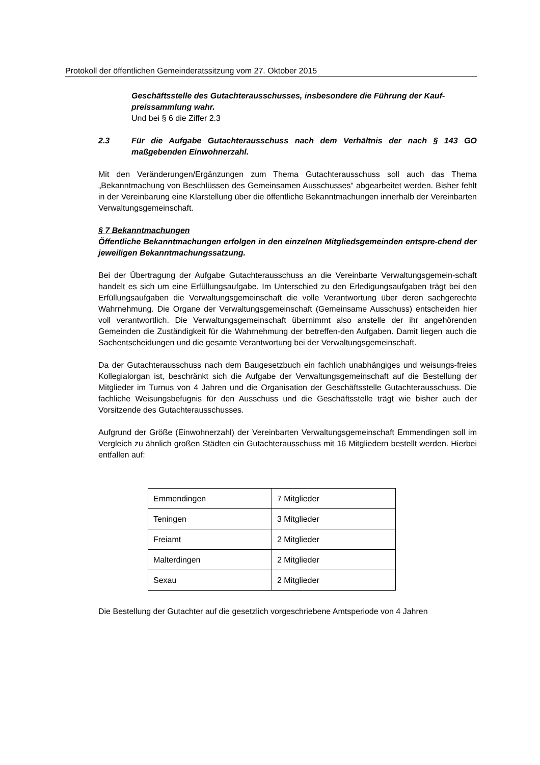Protokoll der öffentlichen Gemeinderatssitzung vom 27. Oktober 2015
Geschäftsstelle des Gutachterausschusses, insbesondere die Führung der Kauf-preissammlung wahr.
Und bei § 6 die Ziffer 2.3
2.3 Für die Aufgabe Gutachterausschuss nach dem Verhältnis der nach § 143 GO maßgebenden Einwohnerzahl.
Mit den Veränderungen/Ergänzungen zum Thema Gutachterausschuss soll auch das Thema „Bekanntmachung von Beschlüssen des Gemeinsamen Ausschusses“ abgearbeitet werden. Bisher fehlt in der Vereinbarung eine Klarstellung über die öffentliche Bekanntmachungen innerhalb der Vereinbarten Verwaltungsgemeinschaft.
§ 7 Bekanntmachungen
Öffentliche Bekanntmachungen erfolgen in den einzelnen Mitgliedsgemeinden entspre-chend der jeweiligen Bekanntmachungssatzung.
Bei der Übertragung der Aufgabe Gutachterausschuss an die Vereinbarte Verwaltungsgemein-schaft handelt es sich um eine Erfüllungsaufgabe. Im Unterschied zu den Erledigungsaufgaben trägt bei den Erfüllungsaufgaben die Verwaltungsgemeinschaft die volle Verantwortung über deren sachgerechte Wahrnehmung. Die Organe der Verwaltungsgemeinschaft (Gemeinsame Ausschuss) entscheiden hier voll verantwortlich. Die Verwaltungsgemeinschaft übernimmt also anstelle der ihr angehörenden Gemeinden die Zuständigkeit für die Wahrnehmung der betreffen-den Aufgaben. Damit liegen auch die Sachentscheidungen und die gesamte Verantwortung bei der Verwaltungsgemeinschaft.
Da der Gutachterausschuss nach dem Baugesetzbuch ein fachlich unabhängiges und weisungs-freies Kollegialorgan ist, beschränkt sich die Aufgabe der Verwaltungsgemeinschaft auf die Bestellung der Mitglieder im Turnus von 4 Jahren und die Organisation der Geschäftsstelle Gutachterausschuss. Die fachliche Weisungsbefugnis für den Ausschuss und die Geschäftsstelle trägt wie bisher auch der Vorsitzende des Gutachterausschusses.
Aufgrund der Größe (Einwohnerzahl) der Vereinbarten Verwaltungsgemeinschaft Emmendingen soll im Vergleich zu ähnlich großen Städten ein Gutachterausschuss mit 16 Mitgliedern bestellt werden. Hierbei entfallen auf:
| Emmendingen | 7 Mitglieder |
| Teningen | 3 Mitglieder |
| Freiamt | 2 Mitglieder |
| Malterdingen | 2 Mitglieder |
| Sexau | 2 Mitglieder |
Die Bestellung der Gutachter auf die gesetzlich vorgeschriebene Amtsperiode von 4 Jahren